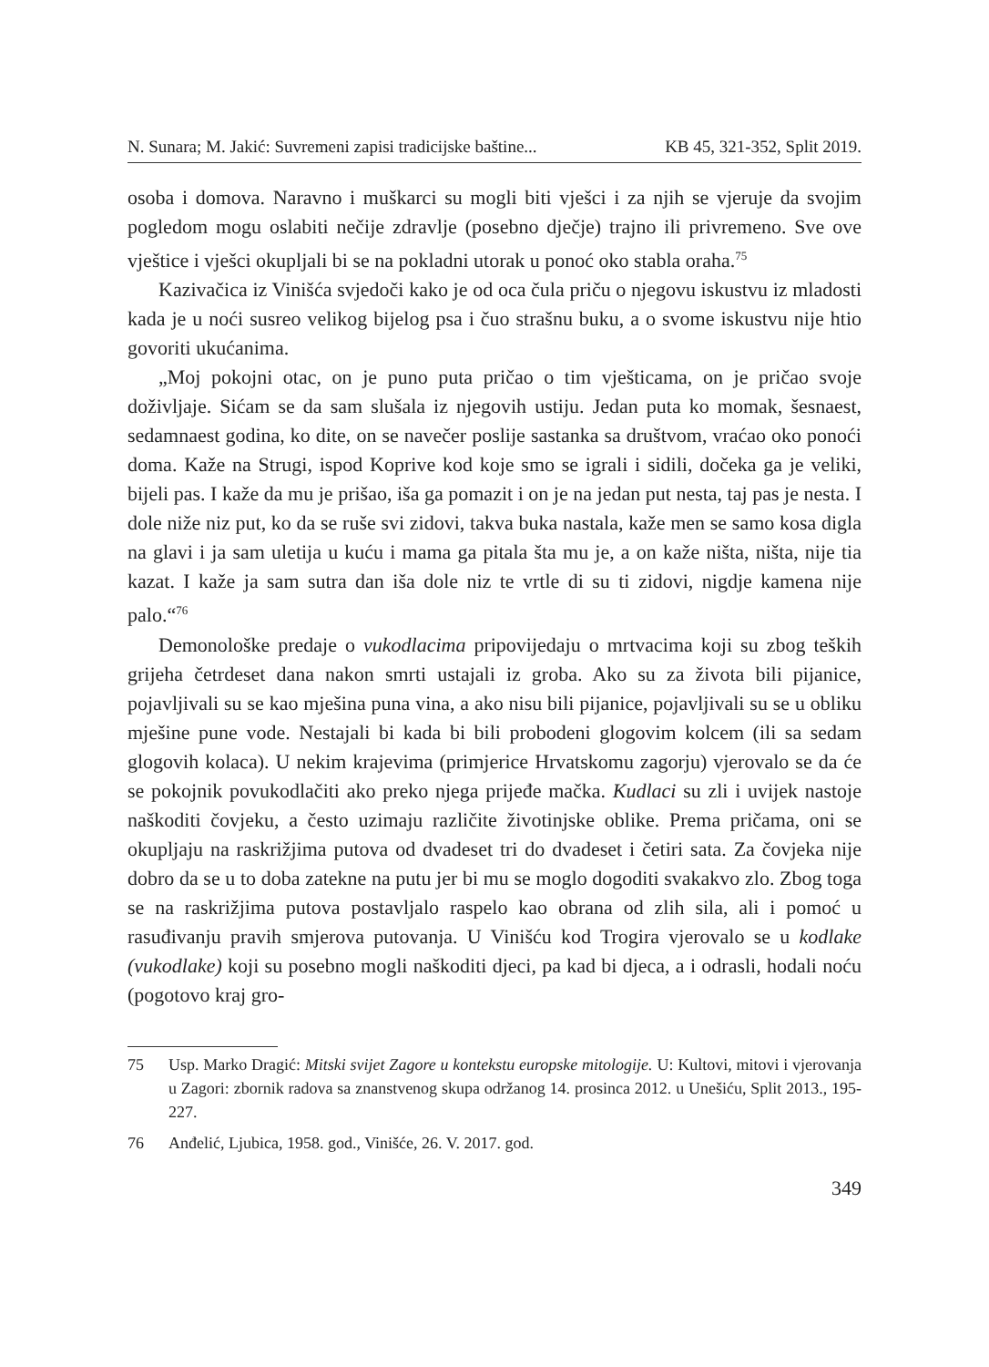N. Sunara; M. Jakić: Suvremeni zapisi tradicijske baštine... KB 45, 321-352, Split 2019.
osoba i domova. Naravno i muškarci su mogli biti vješci i za njih se vjeruje da svojim pogledom mogu oslabiti nečije zdravlje (posebno dječje) trajno ili privremeno. Sve ove vještice i vješci okupljali bi se na pokladni utorak u ponoć oko stabla oraha.<sup>75</sup>
Kazivačica iz Vinišća svjedoči kako je od oca čula priču o njegovu iskustvu iz mladosti kada je u noći susreo velikog bijelog psa i čuo strašnu buku, a o svome iskustvu nije htio govoriti ukućanima.
„Moj pokojni otac, on je puno puta pričao o tim vješticama, on je pričao svoje doživljaje. Sićam se da sam slušala iz njegovih ustiju. Jedan puta ko momak, šesnaest, sedamnaest godina, ko dite, on se navečer poslije sastanka sa društvom, vraćao oko ponoći doma. Kaže na Strugi, ispod Koprive kod koje smo se igrali i sidili, dočeka ga je veliki, bijeli pas. I kaže da mu je prišao, iša ga pomazit i on je na jedan put nesta, taj pas je nesta. I dole niže niz put, ko da se ruše svi zidovi, takva buka nastala, kaže men se samo kosa digla na glavi i ja sam uletija u kuću i mama ga pitala šta mu je, a on kaže ništa, ništa, nije tia kazat. I kaže ja sam sutra dan iša dole niz te vrtle di su ti zidovi, nigdje kamena nije palo.“<sup>76</sup>
Demonološke predaje o vukodlacima pripovijedaju o mrtvacima koji su zbog teških grijeha četrdeset dana nakon smrti ustajali iz groba. Ako su za života bili pijanice, pojavljivali su se kao mješina puna vina, a ako nisu bili pijanice, pojavljivali su se u obliku mješine pune vode. Nestajali bi kada bi bili probodeni glogovim kolcem (ili sa sedam glogovih kolaca). U nekim krajevima (primjerice Hrvatskomu zagorju) vjerovalo se da će se pokojnik povukodlačiti ako preko njega prijeđe mačka. Kudlaci su zli i uvijek nastoje naškoditi čovjeku, a često uzimaju različite životinjske oblike. Prema pričama, oni se okupljaju na raskrižjima putova od dvadeset tri do dvadeset i četiri sata. Za čovjeka nije dobro da se u to doba zatekne na putu jer bi mu se moglo dogoditi svakakvo zlo. Zbog toga se na raskrižjima putova postavljalo raspelo kao obrana od zlih sila, ali i pomoć u rasuđivanju pravih smjerova putovanja. U Vinišću kod Trogira vjerovalo se u kodlake (vukodlake) koji su posebno mogli naškoditi djeci, pa kad bi djeca, a i odrasli, hodali noću (pogotovo kraj gro-
75 Usp. Marko Dragić: Mitski svijet Zagore u kontekstu europske mitologije. U: Kultovi, mitovi i vjerovanja u Zagori: zbornik radova sa znanstvenog skupa održanog 14. prosinca 2012. u Unešiću, Split 2013., 195-227.
76 Anđelić, Ljubica, 1958. god., Vinišće, 26. V. 2017. god.
349